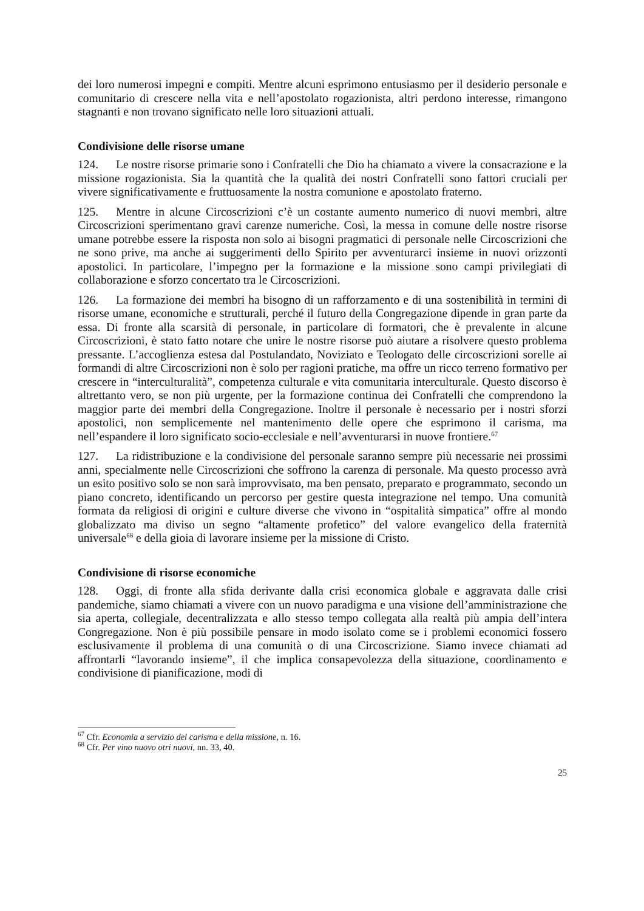dei loro numerosi impegni e compiti. Mentre alcuni esprimono entusiasmo per il desiderio personale e comunitario di crescere nella vita e nell’apostolato rogazionista, altri perdono interesse, rimangono stagnanti e non trovano significato nelle loro situazioni attuali.
Condivisione delle risorse umane
124. Le nostre risorse primarie sono i Confratelli che Dio ha chiamato a vivere la consacrazione e la missione rogazionista. Sia la quantità che la qualità dei nostri Confratelli sono fattori cruciali per vivere significativamente e fruttuosamente la nostra comunione e apostolato fraterno.
125. Mentre in alcune Circoscrizioni c’è un costante aumento numerico di nuovi membri, altre Circoscrizioni sperimentano gravi carenze numeriche. Così, la messa in comune delle nostre risorse umane potrebbe essere la risposta non solo ai bisogni pragmatici di personale nelle Circoscrizioni che ne sono prive, ma anche ai suggerimenti dello Spirito per avventurarci insieme in nuovi orizzonti apostolici. In particolare, l’impegno per la formazione e la missione sono campi privilegiati di collaborazione e sforzo concertato tra le Circoscrizioni.
126. La formazione dei membri ha bisogno di un rafforzamento e di una sostenibilità in termini di risorse umane, economiche e strutturali, perché il futuro della Congregazione dipende in gran parte da essa. Di fronte alla scarsità di personale, in particolare di formatori, che è prevalente in alcune Circoscrizioni, è stato fatto notare che unire le nostre risorse può aiutare a risolvere questo problema pressante. L’accoglienza estesa dal Postulandato, Noviziato e Teologato delle circoscrizioni sorelle ai formandi di altre Circoscrizioni non è solo per ragioni pratiche, ma offre un ricco terreno formativo per crescere in “interculturalità”, competenza culturale e vita comunitaria interculturale. Questo discorso è altrettanto vero, se non più urgente, per la formazione continua dei Confratelli che comprendono la maggior parte dei membri della Congregazione. Inoltre il personale è necessario per i nostri sforzi apostolici, non semplicemente nel mantenimento delle opere che esprimono il carisma, ma nell’espandere il loro significato socio-ecclesiale e nell’avventurarsi in nuove frontiere.<sup>67</sup>
127. La ridistribuzione e la condivisione del personale saranno sempre più necessarie nei prossimi anni, specialmente nelle Circoscrizioni che soffrono la carenza di personale. Ma questo processo avrà un esito positivo solo se non sarà improvvisato, ma ben pensato, preparato e programmato, secondo un piano concreto, identificando un percorso per gestire questa integrazione nel tempo. Una comunità formata da religiosi di origini e culture diverse che vivono in “ospitalità simpatica” offre al mondo globalizzato ma diviso un segno “altamente profetico” del valore evangelico della fraternità universale<sup>68</sup> e della gioia di lavorare insieme per la missione di Cristo.
Condivisione di risorse economiche
128. Oggi, di fronte alla sfida derivante dalla crisi economica globale e aggravata dalle crisi pandemiche, siamo chiamati a vivere con un nuovo paradigma e una visione dell’amministrazione che sia aperta, collegiale, decentralizzata e allo stesso tempo collegata alla realtà più ampia dell’intera Congregazione. Non è più possibile pensare in modo isolato come se i problemi economici fossero esclusivamente il problema di una comunità o di una Circoscrizione. Siamo invece chiamati ad affrontarli “lavorando insieme”, il che implica consapevolezza della situazione, coordinamento e condivisione di pianificazione, modi di
<sup>67</sup> Cfr. Economia a servizio del carisma e della missione, n. 16.
<sup>68</sup> Cfr. Per vino nuovo otri nuovi, nn. 33, 40.
25